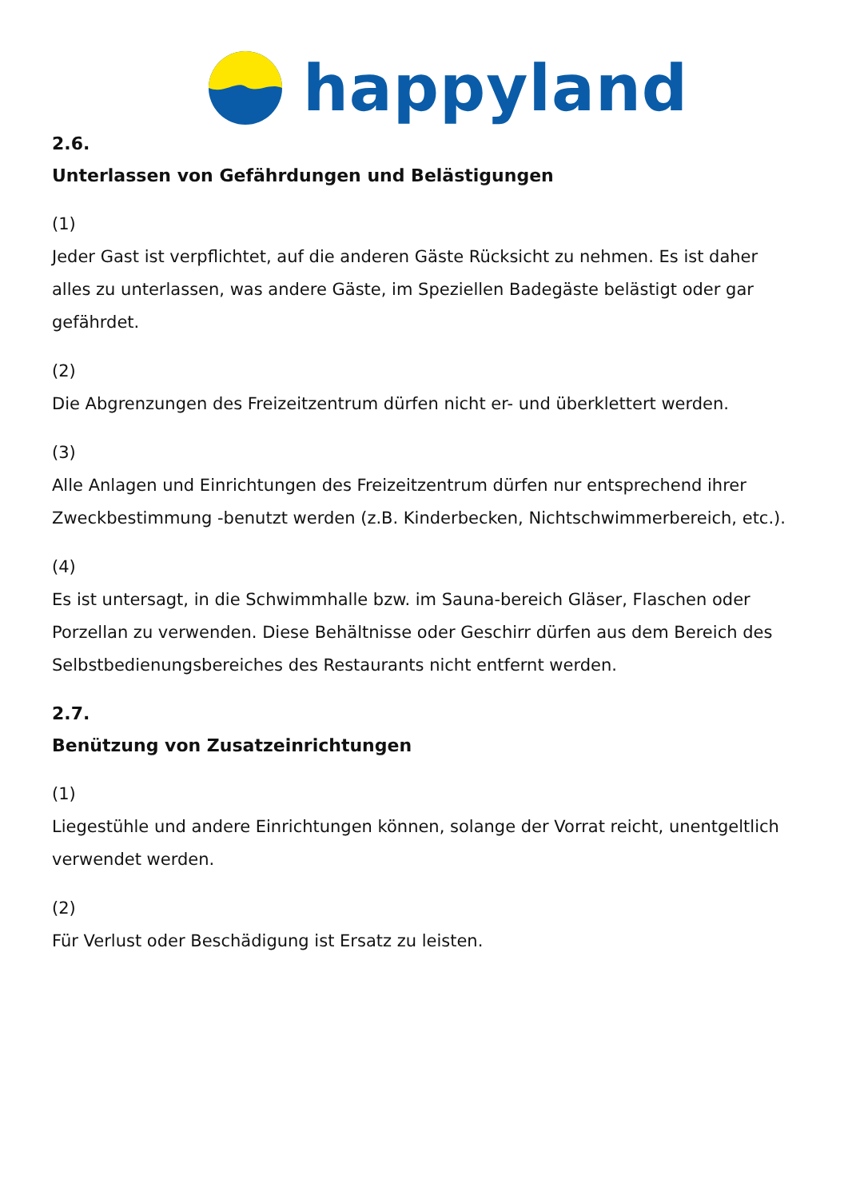happyland
2.6.
Unterlassen von Gefährdungen und Belästigungen
(1)
Jeder Gast ist verpflichtet, auf die anderen Gäste Rücksicht zu nehmen. Es ist daher alles zu unterlassen, was andere Gäste, im Speziellen Badegäste belästigt oder gar gefährdet.
(2)
Die Abgrenzungen des Freizeitzentrum dürfen nicht er- und überklettert werden.
(3)
Alle Anlagen und Einrichtungen des Freizeitzentrum dürfen nur entsprechend ihrer Zweckbestimmung -benutzt werden (z.B. Kinderbecken, Nichtschwimmerbereich, etc.).
(4)
Es ist untersagt, in die Schwimmhalle bzw. im Sauna-bereich Gläser, Flaschen oder Porzellan zu verwenden. Diese Behältnisse oder Geschirr dürfen aus dem Bereich des Selbstbedienungsbereiches des Restaurants nicht entfernt werden.
2.7.
Benützung von Zusatzeinrichtungen
(1)
Liegestühle und andere Einrichtungen können, solange der Vorrat reicht, unentgeltlich verwendet werden.
(2)
Für Verlust oder Beschädigung ist Ersatz zu leisten.